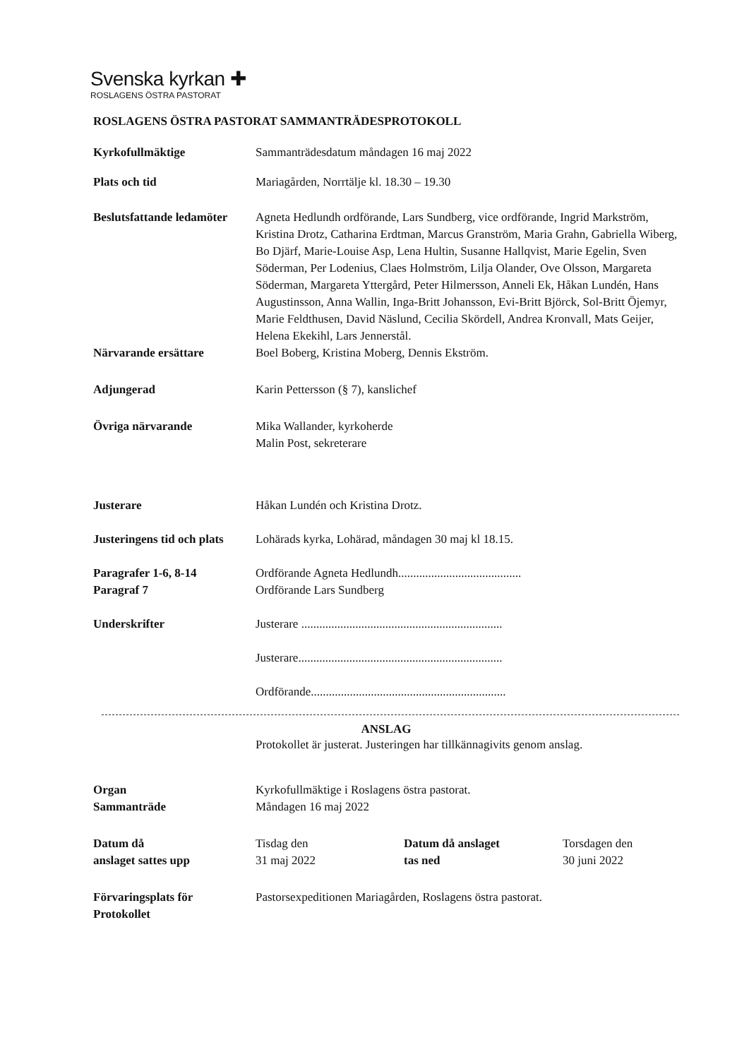Svenska kyrkan ✚
ROSLAGENS ÖSTRA PASTORAT
ROSLAGENS ÖSTRA PASTORAT SAMMANTRÄDESPROTOKOLL
Kyrkofullmäktige Sammanträdesdatum måndagen 16 maj 2022
Plats och tid Mariagården, Norrtälje kl. 18.30 – 19.30
Beslutsfattande ledamöter
Agneta Hedlundh ordförande, Lars Sundberg, vice ordförande, Ingrid Markström, Kristina Drotz, Catharina Erdtman, Marcus Granström, Maria Grahn, Gabriella Wiberg, Bo Djärf, Marie-Louise Asp, Lena Hultin, Susanne Hallqvist, Marie Egelin, Sven Söderman, Per Lodenius, Claes Holmström, Lilja Olander, Ove Olsson, Margareta Söderman, Margareta Yttergård, Peter Hilmersson, Anneli Ek, Håkan Lundén, Hans Augustinsson, Anna Wallin, Inga-Britt Johansson, Evi-Britt Björck, Sol-Britt Öjemyr, Marie Feldthusen, David Näslund, Cecilia Skördell, Andrea Kronvall, Mats Geijer, Helena Ekekihl, Lars Jennerstål.
Närvarande ersättare Boel Boberg, Kristina Moberg, Dennis Ekström.
Adjungerad Karin Pettersson (§ 7), kanslichef
Övriga närvarande Mika Wallander, kyrkoherde
Malin Post, sekreterare
Justerare Håkan Lundén och Kristina Drotz.
Justeringens tid och plats
Lohärads kyrka, Lohärad, måndagen 30 maj kl 18.15.
Paragrafer 1-6, 8-14
Paragraf 7
Ordförande Agneta Hedlundh.........................................
Ordförande Lars Sundberg
Underskrifter Justerare ...................................................................
Justerare....................................................................
Ordförande.................................................................
ANSLAG
Protokollet är justerat. Justeringen har tillkännagivits genom anslag.
Organ
Sammanträde
Kyrkofullmäktige i Roslagens östra pastorat.
Måndagen 16 maj 2022
Datum då
anslaget sattes upp
Tisdag den
31 maj 2022
Datum då anslaget
tas ned
Torsdagen den
30 juni 2022
Förvaringsplats för
Protokollet
Pastorsexpeditionen Mariagården, Roslagens östra pastorat.